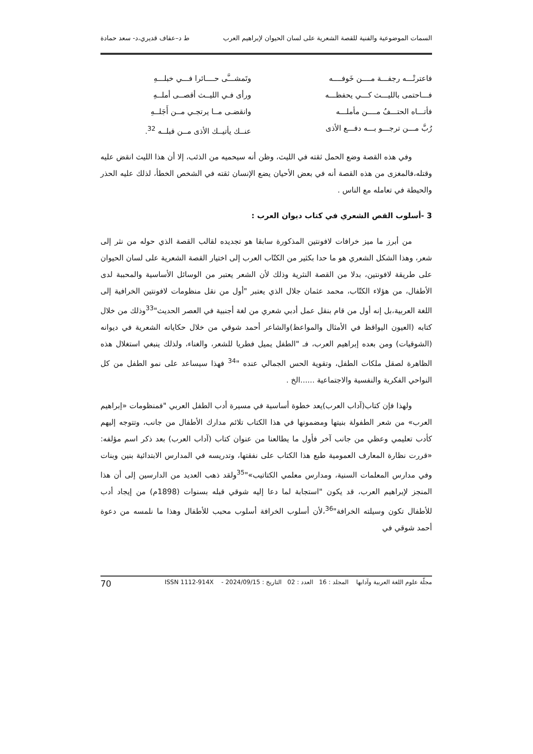السمات الموضوعية والفنية للقصة الشعرية على لسان الحيوان لإبراهيم العرب ط د–عفاف قديري،د- سعد حمادة
فاعترتْـــه رجفـــة مــــن خَوفــــه
وتَمشـــَّى حــــائرا فـــي خبلـــهِ
فـــاحتمى بالليـــث كـــي يحفظـــه
ورأى فـي الليــث أقصــى أملــهِ
فأتـــاه الحتـــفُ مــــن مأملـــه
وانقضـى مــا يرتجـي مــن أَجَلــهِ
رُبَّ مـــن ترجـــو بـــه دفـــع الأذى
عنــك يأتيــك الأذى مــن قبلــه <sup>32</sup>.
وفي هذه القصة وضع الحمل ثقته في الليث، وظن أنه سيحميه من الذئب، إلا أن هذا الليث انقض عليه وقتله،فالمغزى من هذه القصة أنه في بعض الأحيان يضع الإنسان ثقته في الشخص الخطأ، لذلك عليه الحذر والحيطة في تعامله مع الناس .
3 -أسلوب القص الشعري في كتاب ديوان العرب :
من أبرز ما ميز خرافات لافونتين المذكورة سابقا هو تجديده لقالب القصة الذي حوله من نثر إلى شعر، وهذا الشكل الشعري هو ما حدا بكثير من الكتّاب العرب إلى اختيار القصة الشعرية على لسان الحيوان على طريقة لافونتين، بدلا من القصة النثرية وذلك لأن الشعر يعتبر من الوسائل الأساسية والمحببة لدى الأطفال، من هؤلاء الكتّاب، محمد عثمان جلال الذي يعتبر "أول من نقل منظومات لافونتين الخرافية إلى اللغة العربية،بل إنه أول من قام بنقل عمل أدبي شعري من لغة أجنبية في العصر الحديث"<sup>33</sup>وذلك من خلال كتابه (العيون اليواقظ في الأمثال والمواعظ)والشاعر أحمد شوقي من خلال حكاياته الشعرية في ديوانه (الشوقيات) ومن بعده إبراهيم العرب، فـ "الطفل يميل فطريا للشعر، والغناء، ولذلك ينبغي استغلال هذه الظاهرة لصقل ملكات الطفل، وتقوية الحس الجمالي عنده "<sup>34</sup> فهذا سيساعد على نمو الطفل من كل النواحي الفكرية والنفسية والاجتماعية ......الخ .
ولهذا فإن كتاب(آداب العرب)يعد خطوة أساسية في مسيرة أدب الطفل العربي "فمنظومات «إبراهيم العرب» من شعر الطفولة بنيتها ومضمونها في هذا الكتاب تلائم مدارك الأطفال من جانب، وتتوجه إليهم كأدب تعليمي وعظي من جانب آخر فأول ما يطالعنا من عنوان كتاب (آداب العرب) بعد ذكر اسم مؤلفه: «قررت نظارة المعارف العمومية طبع هذا الكتاب على نفقتها، وتدريسه في المدارس الابتدائية بنين وبنات وفي مدارس المعلمات السنية، ومدارس معلمي الكتاتيب»"<sup>35</sup>ولقد ذهب العديد من الدارسين إلى أن هذا المنجز لإبراهيم العرب، قد يكون "استجابة لما دعا إليه شوقي قبله بسنوات (1898م) من إيجاد أدب للأطفال تكون وسيلته الخرافة"<sup>36</sup>،لأن أسلوب الخرافة أسلوب محبب للأطفال وهذا ما نلمسه من دعوة أحمد شوقي في
مجلّة علوم اللغة العربية وآدابها المجلد : 16 العدد : 02 التاريخ : 2024/09/15 - ISSN 1112-914X 70